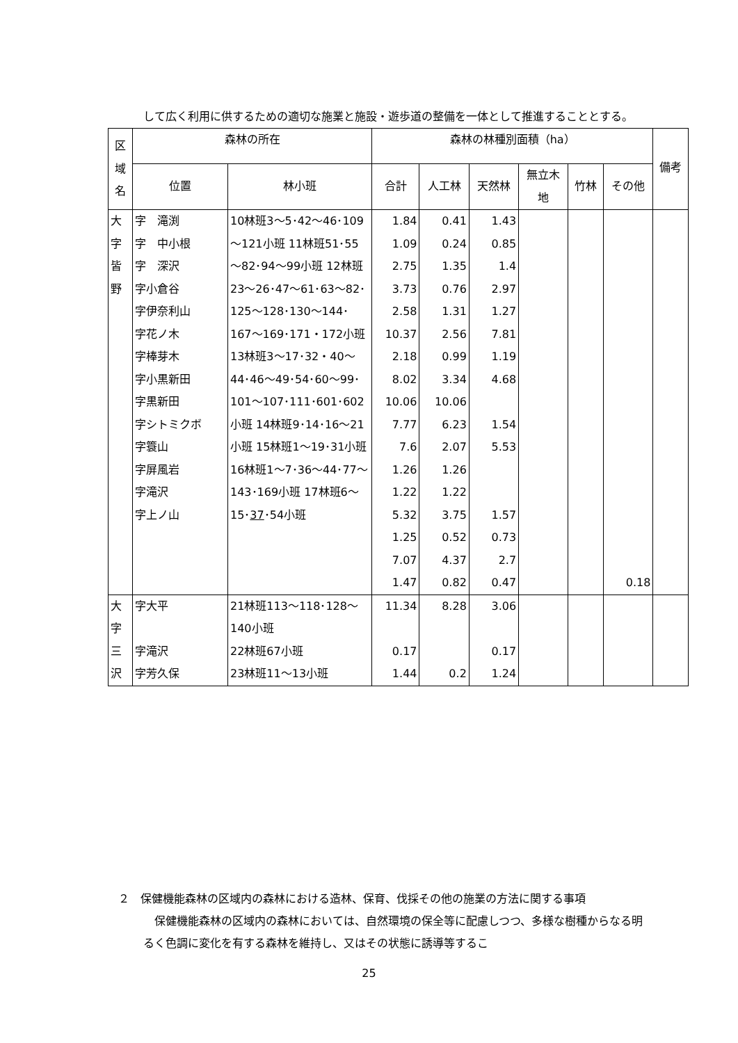して広く利用に供するための適切な施業と施設・遊歩道の整備を一体として推進することとする。
| 区 域 名 | 森林の所在 | | 森林の林種別面積（ha） | | | | | | 備考 |
| --- | --- | --- | --- | --- | --- | --- | --- | --- | --- |
| | 位置 | 林小班 | 合計 | 人工林 | 天然林 | 無立木 地 | 竹林 | その他 | |
| 大 字 皆 野 | 字 滝渕 字 中小根 字 深沢 字小倉谷 字伊奈利山 字花ノ木 字棒芽木 字小黒新田 字黒新田 字シトミクボ 字簑山 字屏風岩 字滝沢 字上ノ山 | 10林班3～5･42～46･109～121小班 11林班51･55～82･94～99小班 12林班23～26･47～61･63～82･125～128･130～144･167～169･171・172小班 13林班3～17･32・40～44･46～49･54･60～99･101～107･111･601･602小班 14林班9･14･16～21小班 15林班1～19･31小班 16林班1～7･36～44･77～143･169小班 17林班6～15･ 37 ･54小班 | 1.84 1.09 2.75 3.73 2.58 10.37 2.18 8.02 10.06 7.77 7.6 1.26 1.22 5.32 1.25 7.07 1.47 | 0.41 0.24 1.35 0.76 1.31 2.56 0.99 3.34 10.06 6.23 2.07 1.26 1.22 3.75 0.52 4.37 0.82 | 1.43 0.85 1.4 2.97 1.27 7.81 1.19 4.68 1.54 5.53 1.57 0.73 2.7 0.47 | | | 0.18 | |
| 大 字 三 沢 | 字大平 字滝沢 字芳久保 | 21林班113～118･128～140小班 22林班67小班 23林班11～13小班 | 11.34 0.17 1.44 | 8.28 0.2 | 3.06 0.17 1.24 | | | | |
２　保健機能森林の区域内の森林における造林、保育、伐採その他の施業の方法に関する事項
　保健機能森林の区域内の森林においては、自然環境の保全等に配慮しつつ、多様な樹種からなる明るく色調に変化を有する森林を維持し、又はその状態に誘導等するこ
25